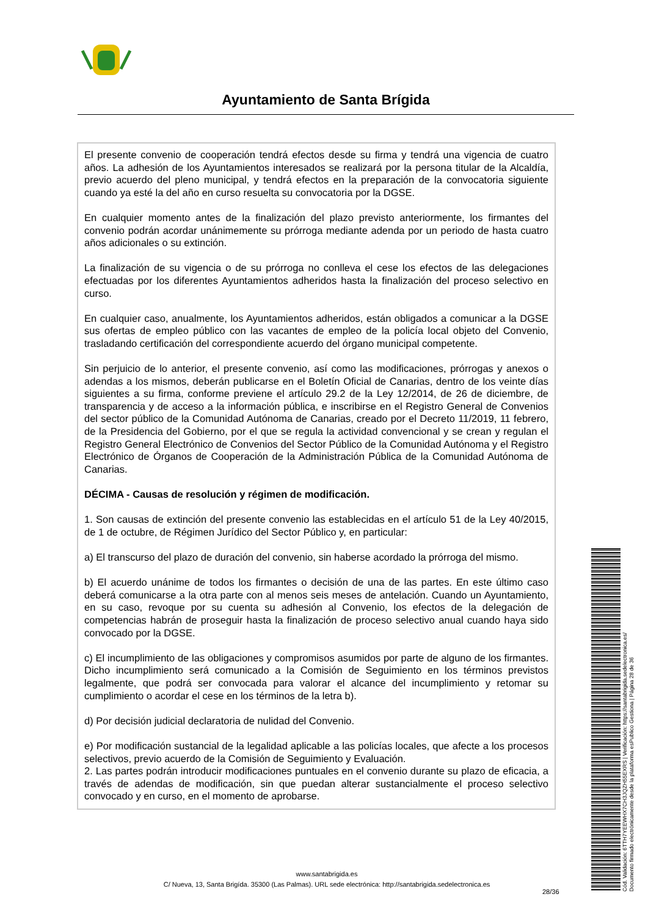Ayuntamiento de Santa Brígida
El presente convenio de cooperación tendrá efectos desde su firma y tendrá una vigencia de cuatro años. La adhesión de los Ayuntamientos interesados se realizará por la persona titular de la Alcaldía, previo acuerdo del pleno municipal, y tendrá efectos en la preparación de la convocatoria siguiente cuando ya esté la del año en curso resuelta su convocatoria por la DGSE.
En cualquier momento antes de la finalización del plazo previsto anteriormente, los firmantes del convenio podrán acordar unánimemente su prórroga mediante adenda por un periodo de hasta cuatro años adicionales o su extinción.
La finalización de su vigencia o de su prórroga no conlleva el cese los efectos de las delegaciones efectuadas por los diferentes Ayuntamientos adheridos hasta la finalización del proceso selectivo en curso.
En cualquier caso, anualmente, los Ayuntamientos adheridos, están obligados a comunicar a la DGSE sus ofertas de empleo público con las vacantes de empleo de la policía local objeto del Convenio, trasladando certificación del correspondiente acuerdo del órgano municipal competente.
Sin perjuicio de lo anterior, el presente convenio, así como las modificaciones, prórrogas y anexos o adendas a los mismos, deberán publicarse en el Boletín Oficial de Canarias, dentro de los veinte días siguientes a su firma, conforme previene el artículo 29.2 de la Ley 12/2014, de 26 de diciembre, de transparencia y de acceso a la información pública, e inscribirse en el Registro General de Convenios del sector público de la Comunidad Autónoma de Canarias, creado por el Decreto 11/2019, 11 febrero, de la Presidencia del Gobierno, por el que se regula la actividad convencional y se crean y regulan el Registro General Electrónico de Convenios del Sector Público de la Comunidad Autónoma y el Registro Electrónico de Órganos de Cooperación de la Administración Pública de la Comunidad Autónoma de Canarias.
DÉCIMA - Causas de resolución y régimen de modificación.
1. Son causas de extinción del presente convenio las establecidas en el artículo 51 de la Ley 40/2015, de 1 de octubre, de Régimen Jurídico del Sector Público y, en particular:
a) El transcurso del plazo de duración del convenio, sin haberse acordado la prórroga del mismo.
b) El acuerdo unánime de todos los firmantes o decisión de una de las partes. En este último caso deberá comunicarse a la otra parte con al menos seis meses de antelación. Cuando un Ayuntamiento, en su caso, revoque por su cuenta su adhesión al Convenio, los efectos de la delegación de competencias habrán de proseguir hasta la finalización de proceso selectivo anual cuando haya sido convocado por la DGSE.
c) El incumplimiento de las obligaciones y compromisos asumidos por parte de alguno de los firmantes. Dicho incumplimiento será comunicado a la Comisión de Seguimiento en los términos previstos legalmente, que podrá ser convocada para valorar el alcance del incumplimiento y retomar su cumplimiento o acordar el cese en los términos de la letra b).
d) Por decisión judicial declaratoria de nulidad del Convenio.
e) Por modificación sustancial de la legalidad aplicable a las policías locales, que afecte a los procesos selectivos, previo acuerdo de la Comisión de Seguimiento y Evaluación.
2. Las partes podrán introducir modificaciones puntuales en el convenio durante su plazo de eficacia, a través de adendas de modificación, sin que puedan alterar sustancialmente el proceso selectivo convocado y en curso, en el momento de aprobarse.
www.santabrigida.es
C/ Nueva, 13, Santa Brigída. 35300 (Las Palmas). URL sede electrónica: http://santabrigida.sedelectronica.es
28/36
Cód. Validación: 6TTH7YEEWHX7CH3JQZH55EXRS | Verificación: https://santabrigida.sedelectronica.es/
Documento firmado electrónicamente desde la plataforma esPublico Gestiona | Página 28 de 36